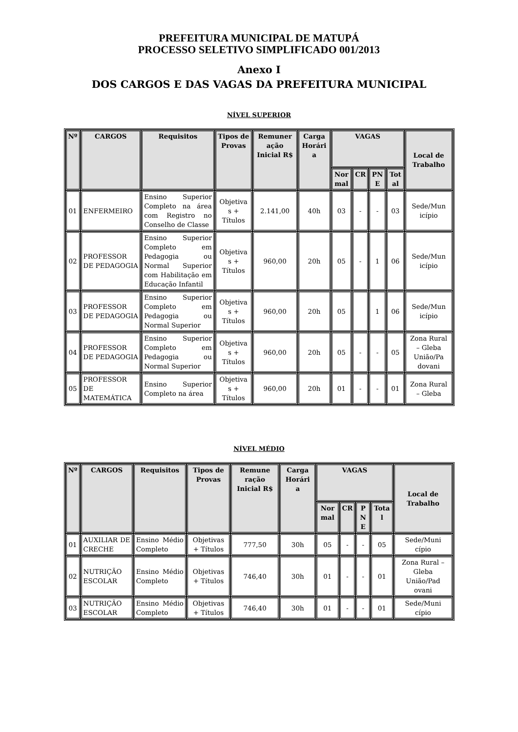PREFEITURA MUNICIPAL DE MATUPÁ
PROCESSO SELETIVO SIMPLIFICADO 001/2013
Anexo I
DOS CARGOS E DAS VAGAS DA PREFEITURA MUNICIPAL
NÍVEL SUPERIOR
| Nº | CARGOS | Requisitos | Tipos de Provas | Remuner ação Inicial R$ | Carga Horári a | VAGAS | | | | Local de Trabalho |
| --- | --- | --- | --- | --- | --- | --- | --- | --- | --- | --- |
| | | | | | | Nor mal | CR | PN E | Tot al | |
| 01 | ENFERMEIRO | Ensino Superior Completo na área com Registro no Conselho de Classe | Objetiva s + Títulos | 2.141,00 | 40h | 03 | - | - | 03 | Sede/Mun icípio |
| 02 | PROFESSOR DE PEDAGOGIA | Ensino Superior Completo em Pedagogia ou Normal Superior com Habilitação em Educação Infantil | Objetiva s + Títulos | 960,00 | 20h | 05 | - | 1 | 06 | Sede/Mun icípio |
| 03 | PROFESSOR DE PEDAGOGIA | Ensino Superior Completo em Pedagogia ou Normal Superior | Objetiva s + Títulos | 960,00 | 20h | 05 | | 1 | 06 | Sede/Mun icípio |
| 04 | PROFESSOR DE PEDAGOGIA | Ensino Superior Completo em Pedagogia ou Normal Superior | Objetiva s + Títulos | 960,00 | 20h | 05 | - | - | 05 | Zona Rural – Gleba União/Pa dovani |
| 05 | PROFESSOR DE MATEMÁTICA | Ensino Superior Completo na área | Objetiva s + Títulos | 960,00 | 20h | 01 | - | - | 01 | Zona Rural – Gleba |
NÍVEL MÉDIO
| Nº | CARGOS | Requisitos | Tipos de Provas | Remune ração Inicial R$ | Carga Horári a | VAGAS | | | | Local de Trabalho |
| --- | --- | --- | --- | --- | --- | --- | --- | --- | --- | --- |
| | | | | | | Nor mal | CR | P N E | Tota l | |
| 01 | AUXILIAR DE CRECHE | Ensino Médio Completo | Objetivas + Títulos | 777,50 | 30h | 05 | - | - | 05 | Sede/Muni cípio |
| 02 | NUTRIÇÃO ESCOLAR | Ensino Médio Completo | Objetivas + Títulos | 746,40 | 30h | 01 | - | - | 01 | Zona Rural – Gleba União/Pad ovani |
| 03 | NUTRIÇÃO ESCOLAR | Ensino Médio Completo | Objetivas + Títulos | 746,40 | 30h | 01 | - | - | 01 | Sede/Muni cípio |